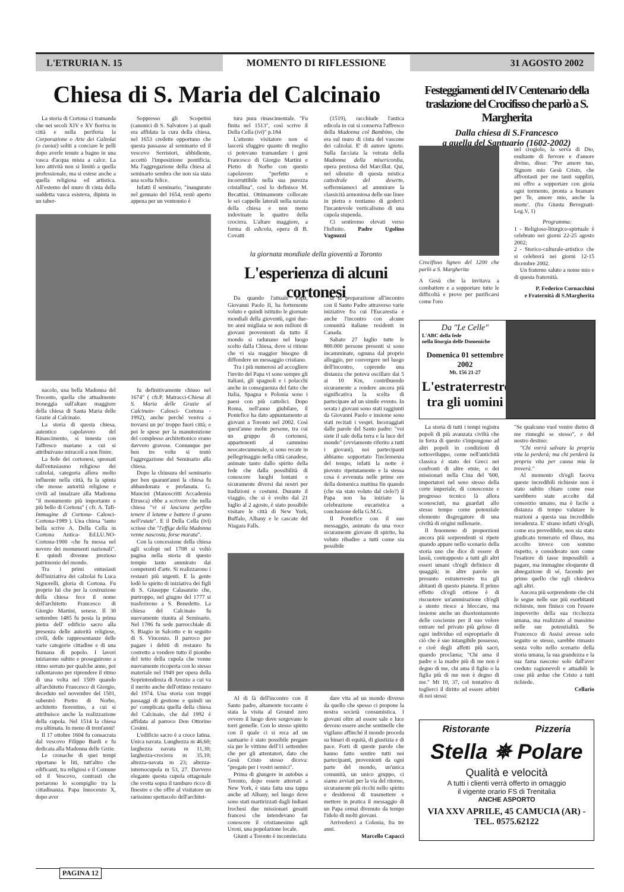L'ETRURIA N. 15 MOMENTO DI RIFLESSIONE 31 AGOSTO 2002
Chiesa di S. Maria del Calcinaio
La storia di Cortona ci tramanda che nei secoli XIV e XV fioriva in città e nella periferia la Corporazione o Arte dei Calzolai (o cuoiai) soliti a conciare le pelli dopo averle tenute a bagno in una vasca d'acqua mista a calce. La loro attività non si limitò a quella professionale, ma si estese anche a quella religiosa ed artistica. All'esterno del muro di cinta della suddetta vasca esisteva, dipinta in un taber-
Soppresso gli Scopetini (canonici di S. Salvatore ) ai quali era affidata la cura della chiesa, nel 1653 credette opportuno che questa passasse al seminario ed il vescovo Serristori, ubbidiente, accettò l'imposizione pontificia. Ma l'aggregazione della chiesa al seminario sembra che non sia stata una scelta felice.
Infatti il seminario, "inaugurato nel gennaio del 1654, restò aperto appena per un ventennio è
tura pura rinascimentale. "Fu finita nel 1513", così scrive il Della Cella (ivi)" p.184
L'attento visitatore non si lascerà sfuggire quanto di meglio ci potevano tramandare i geni Francesco di Giorgio Martini e Pietro di Norbo con questo capolavoro "perfetto e incorruttibile nella sua purezza cristallina", così lo definisce M. Becattini. Ottimamente collocate le sei cappelle laterali nella navata della chiesa e non meno indovinate le quattro della crociera. L'altare maggiore, a forma di edicola, opera di B. Covatti
(1519), racchiude l'antica edicola in cui si conserva l'affresco della Madonna col Bambino, che era sul muro di cinta del vascone dei calzolai. E' di autore ignoto. Sulla facciata la vetrata della Madonna della misericordia, opera preziosa del Marcillat. Qui, nel silenzio di questa mistica cattedrale del deserto, soffermiamoci ad ammirare la classicità armoniosa delle sue linee in pietra e tentiamo di goderci l'incantevole verticalismo di una cupola stupenda.
Ci sentiremo elevati verso l'Infinito. Padre Ugolino Vagnuzzi
nacolo, una bella Madonna del Trecento, quella che attualmente troneggia sull'altare maggiore della chiesa di Santa Maria delle Grazie al Calcinaio.
La storia di questa chiesa, autentico capolavoro del Rinascimento, si innesta con l'affresco mariano a cui si attribuivano miracoli a non finire.
La fede dei cortonesi, spronati dall'entusiasmo religioso dei calzolai, categoria allora molto influente nella città, fu la spinta che mosse autorità religiose e civili ad innalzare alla Madonna "il monumento più importante e più bello di Cortona" ( cfr. A. Tafi- Immagine di Cortona- Calosci- Cortona-1989 ). Una chiesa "tanto bella scrive A. Della Cella in Cortona Antica- Ed.LU.NO-Cortona-1900 -che fu messa nel novero dei monumenti nazionali". E quindi divenne prezioso patrimonio del mondo.
Tra i primi entusiasti dell'iniziativa dei calzolai fu Luca Signorelli, gloria di Cortona. Fu proprio lui che per la costruzione della chiesa fece il nome dell'architetto Francesco di Giorgio Martini, senese. Il 30 settembre 1485 fu posta la prima pietra dell' edificio sacro alla presenza delle autorità religiose, civili, delle rappresentanze delle varie categorie cittadine e di una fiumana di popolo. I lavori iniziarono subito e proseguirono a ritmo serrato per qualche anno, poi rallentarono per riprendere il ritmo di una volta nel 1509 quando all'architetto Francesco di Giorgio, deceduto nel novembre del 1501, subentrò Pietro di Norbo, architetto fiorentino, a cui si attribuisce anche la realizzazione della cupola. Nel 1514 la chiesa era ultimata. In meno di trent'anni!
Il 17 ottobre 1604 fu consacrata dal vescovo Filippo Bardi e fu dedicata alla Madonna delle Grzie.
Le cronache di quei tempi riportano le liti, tutt'altro che edificanti, tra religiosi e il Comune ed il Vescovo, contrasti che portarono lo scompiglio tra la cittadinanza. Papa Innocenzo X, dopo aver
fu definitivamente chiuso nel 1674" ( cfr.P. Matracci-Chiesa di S. Maria delle Grazie al Calcinaio- Calosci- Cortona - 1992), anche perché veniva a trovarsi un po' troppo fuori città; e poi le spese per la manutenzione del complesso architettonico erano davvero gravose. Comunque per ben tre volte si tentò l'aggregazione del Seminario alla chiesa.
Dopo la chiusura del seminario per ben quarant'anni la chiesa fu abbandonata e profanata. G. Mancini (Manoscritti Accademia Etrusca) ebbe a scrivere che nella chiesa "vi si lasciava perfino tenere il letame e battere il grano nell'estate". E il Della Cella (ivi) scrisse che "l'effige della Madonna venne nascosta, forse murata".
Con la concessione della chiesa agli scolopi nel 1708 si voltò pagina nella storia di questo tempio tanto ammirato dai competenti d'arte. Si realizzarono i restauri più urgenti. E la gente lodò lo spirito di iniziativa dei figli di S. Giuseppe Calasanzio che, purtroppo, nel giugno del 1777 si trasferirono a S. Benedetto. La chiesa del Calcinaio fu nuovamente riunita al Seminario. Nel 1786 fu sede parrocchiale di S. Biagio in Salcotto e in seguito di S. Vincenzo. Il parroco per pagare i debiti di restauro fu costretto a vendere tutto il piombo del tetto della cupola che venne nuovamente ricoperta con lo stesso materiale nel 1949 per opera della Soprintendenza di Arezzo a cui va il merito anche dell'ottimo restauro del 1974. Una storia con troppi passaggi di gestione e quindi un po' complicata quella della chiesa del Calcinaio, che dal 1992 è affidata al parroco Don Ottorino Cosimi.
L'edificio sacro è a croce latina. Unica navata. Lunghezza m 46,60; larghezza navata m 11,30; larghezza-crociera m 35,10; altezza-navata m 23; altezza- internocupola m 53, 27. Davvero elegante questa cupola ottagonale che svetta sopra il tamburo ricco di finestre e che offre al visitatore un rarissimo spettacolo dell'architet-
la giornata mondiale della gioventù a Toronto
L'esperienza di alcuni cortonesi
Da quando l'attuale Papa, Giovanni Paolo II, ha fortemente voluto e quindi istituito le giornate mondiali della gioventù, ogni due-tre anni migliaia se non milioni di giovani provenienti da tutto il mondo si radunano nel luogo scelto dalla Chiesa, dove si ritiene che vi sia maggior bisogno di diffondere un messaggio cristiano.
Tra i più numerosi ad accogliere l'invito del Papa vi sono sempre gli italiani, gli spagnoli e i polacchi anche in conseguenza del fatto che Italia, Spagna e Polonia sono i paesi con più cattolici. Dopo Roma, nell'anno giubilare, il Pontefice ha dato appuntamento ai giovani a Toronto nel 2002. Così quest'anno molte persone, tra cui un gruppo di cortonesi, appartenenti al cammino neocatecumenale, si sono recate in pellegrinaggio nella città canadese, animate tanto dallo spirito della fede che dalla possibilità di conoscere luoghi lontani e sicuramente diversi dai nostri per tradizioni e costumi. Durante il viaggio, che si è svolto dal 21 luglio al 2 agosto, è stato possibile visitare le città di New York, Buffalo, Albany e le cascate del Niagara Falls.
ta la preparazione all'incontro con il Santo Padre attraverso varie iniziative fra cui l'Eucarestia e anche l'incontro con alcune comunità italiane residenti in Canada.
Sabato 27 luglio tutte le 800.000 persone presenti si sono incamminate, ognuna dal proprio alloggio, per convergere nel luogo dell'incontro, coprendo una distanza che poteva oscillare dai 5 ai 10 Km, contribuendo sicuramente a rendere ancora più significativa la scelta di partecipare ad un simile evento. In serata i giovani sono stati raggiunti da Giovanni Paolo e insieme sono stati recitati i vespri. Incoraggiati dalle parole del Santo padre: "voi siete il sale della terra e la luce del mondo" (ovviamente riferito a tutti i giovani), noi partecipanti abbiamo sopportato l'inclemenza del tempo, infatti la notte è piovuto ripetutamente e la stessa cosa è avvenuta nelle prime ore della domenica mattina fin quando (che sia stato voluto dal cielo?) il Papa non ha iniziato la celebrazione eucaristica a conclusione della G.M.G.
Il Pontefice con il suo messaggio, animato da una voce sicuramente giovane di spirito, ha voluto ribadire a tutti come sia possibile
Al di là dell'incontro con il Santo padre, altamente toccante è stata la visita al Ground zero ovvero il luogo dove sorgevano le torri gemelle. Con lo stesso spirito con il quale ci si reca ad un santuario è stato possibile pregare sia per le vittime dell'11 settembre che per gli attentatori, dato che Gesù Cristo stesso diceva: "pregate per i vostri nemici".
Prima di giungere in autobus a Toronto, dopo essere atterrati a New York, è stata fatta una tappa anche ad Albany, nel luogo dove sono stati martirizzati dagli Indiani Irochesi due missionari gesuiti francesi che intendevano far conoscere il cristianesimo agli Uroni, una popolazione locale.
Giunti a Toronto è incominciata
dare vita ad un mondo diverso da quello che spesso ci propone la nostra società consumistica. I giovani oltre ad essere sale e luce devono essere anche sentinelle che vigilano affinché il mondo proceda su binari di equità, di giustizia e di pace. Forti di queste parole che hanno fatto sentire tutti noi partecipanti, provenienti da ogni parte del mondo, un'unica comunità, un unico gruppo, ci siamo avviati per la via del ritorno, sicuramente più ricchi nello spirito e desiderosi di trasmettere e mettere in pratica il messaggio di un Papa ormai divenuto da tempo l'idolo di molti giovani.
Arrivederci a Colonia, fra tre anni.
Marcello Capacci
Festeggiamenti del IV Centenario della traslazione del Crocifisso che parlò a S. Margherita
Dalla chiesa di S.Francesco
a quella del Santuario (1602-2002)
Crocifisso ligneo del 1200 che parlò a S. Margherita
A Gesù che la invitava a combattere e a sopportare tutte le difficoltà e prove per purificarsi come l'oro
nel crogiolo, la serva di Dio, esultante di fervore e d'amore divino, disse: "Per amore tuo, Signore mio Gesù Cristo, che affrontasti per me tanti supplizi, mi offro a sopportare con gioia ogni tormento, pronta a bramare per Te, amore mio, anche la morte'. (fra Giunta Bevegnati-Leg.V, 1)
Programma:
1 - Religioso-liturgico-spirtuale è celebrato nei giorni 22-25 agosto 2002;
2 - Storico-culturale-artistico che si celebrerà nei giorni 12-15 dicembre 2002.
Un fraterno saluto a nome mio e di questa fraternità.
P. Federico Cornacchini
e Fraternità di S.Margherita
Da "Le Celle"
L'ABC della fede
nella liturgia delle Domeniche
Domenica 01 settembre 2002
Mt. 156 21-27
L'estraterrestre tra gli uomini
La storia di tutti i tempi registra popoli di più avanzata civiltà che in forza di questo s'impongono ad altri popoli in condizioni di sottosviluppo, come nell'antichità classica è stato dei Greci nei confronti di altre etnie, o dei missionari nella Cina del '600, importatori nel seno stesso della corte imperiale, di conoscenze e progresso tecnico là allora sconosciuti, ma guardati allo stesso tempo come potenziale elemento disgregatore di una civiltà di origini millenarie.
Il fenomeno di proporzioni ancora più sorprendenti si ripete quando appare nello scenario della storia uno che dice di essere di lassù, contrapposto a tutti gli altri esseri umani ch'egli definisce di quaggiù; in altre parole un presunto estraterrestre tra gli abitanti di questo pianeta. Il primo effetto ch'egli ottiene è di riscuotere un'ammirazione ch'egli a stento riesce a bloccare, ma insieme anche un disorientamento delle coscienze per il suo volere entrare nel privato più geloso di ogni individuo ed espropriarlo di ciò che è suo intangibile possesso, e cioè degli affetti più sacri, quando proclama; "Chi ama il padre o la madre più di me non è degno di me, chi ama il figlio o la figlia più di me non è degno di me." Mt 10, 37, col tentativo di toglierci il diritto ad essere arbitri di noi stessi:
"Se qualcuno vuol venire dietro di me rinneghi se stesso", e del nostro destino:
"Chi vorrà salvare la propria vita la perderà; ma chi perderà la propria vita per causa mia la troverà."
Al momento ch'egli faceva queste incredibili richieste non è stato subito chiaro come esse sarebbero state accolte dal consorzio umano, ma è facile a distanza di tempo valutare le reazioni a questa sua incredibile invadenza. E' strano infatti ch'egli, come era prevedibile, non sia stato giudicato temerario ed illuso, ma accolto invece con sommo rispetto, e considerato non come l'esattore di tasse impossibili a pagare, ma immagine eloquente di abnegazione di sé, facendo per primo quello che egli chiedeva agli altri.
Ancora più sorprendente che chi lo segue nelle sue più esorbitanti richieste, non finisce con l'essere impoverito della sua ricchezza umana, ma realizzato al massimo nelle sue potenzialità. Se Francesco di Assisi avesse solo seguito se stesso, sarebbe rimasto senza volto nello scenario della storia umana, la sua grandezza e la sua fama nascono solo dall'aver creduto ragionevoli e attuabili le cose più ardue che Cristo a tutti richiede.
Cellario
Ristorante Pizzeria
Stella ✵ Polare
Qualità e velocità
A tutti i clienti verrà offerto in omaggio
il vigente orario FS di Trenitalia
ANCHE ASPORTO
VIA XXV APRILE, 45 CAMUCIA (AR) - TEL. 0575.62122
PAGINA 12